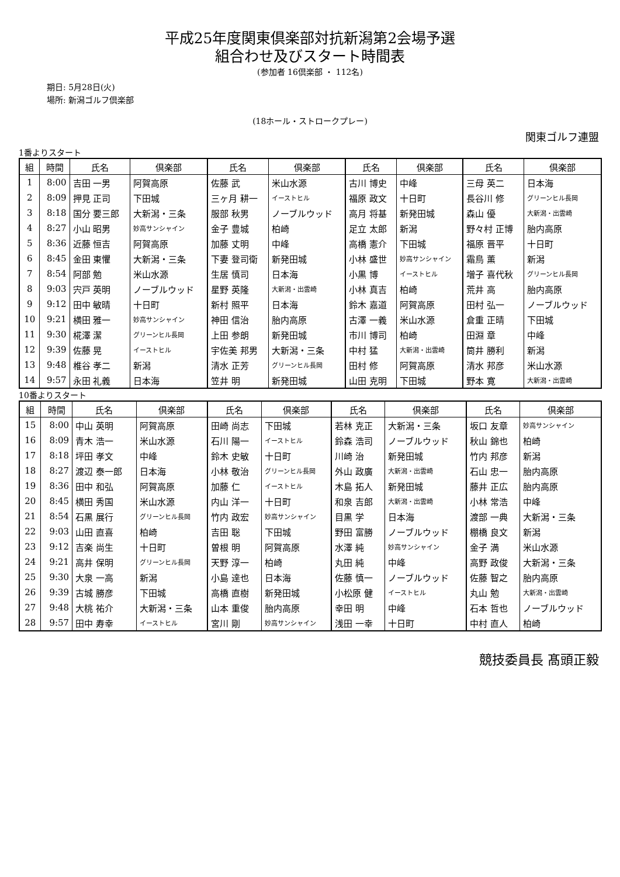平成25年度関東倶楽部対抗新潟第2会場予選
組合わせ及びスタート時間表
(参加者 16倶楽部 ・ 112名)
期日: 5月28日(火)
場所: 新潟ゴルフ倶楽部
(18ホール・ストロークプレー)
関東ゴルフ連盟
1番よりスタート
| 組 | 時間 | 氏名 | 倶楽部 | 氏名 | 倶楽部 | 氏名 | 倶楽部 | 氏名 | 倶楽部 |
| --- | --- | --- | --- | --- | --- | --- | --- | --- | --- |
| 1 | 8:00 | 吉田 一男 | 阿賀高原 | 佐藤 武 | 米山水源 | 古川 博史 | 中峰 | 三母 英二 | 日本海 |
| 2 | 8:09 | 押見 正司 | 下田城 | 三ヶ月 耕一 | イーストヒル | 福原 政文 | 十日町 | 長谷川 修 | グリーンヒル長岡 |
| 3 | 8:18 | 国分 要三郎 | 大新潟・三条 | 服部 秋男 | ノーブルウッド | 高月 将基 | 新発田城 | 森山 優 | 大新潟・出雲崎 |
| 4 | 8:27 | 小山 昭男 | 妙高サンシャイン | 金子 豊城 | 柏崎 | 足立 太郎 | 新潟 | 野々村 正博 | 胎内高原 |
| 5 | 8:36 | 近藤 恒吉 | 阿賀高原 | 加藤 丈明 | 中峰 | 高橋 憲介 | 下田城 | 福原 晋平 | 十日町 |
| 6 | 8:45 | 金田 東懼 | 大新潟・三条 | 下妻 登司衛 | 新発田城 | 小林 盛世 | 妙高サンシャイン | 霜鳥 薫 | 新潟 |
| 7 | 8:54 | 阿部 勉 | 米山水源 | 生居 慎司 | 日本海 | 小黒 博 | イーストヒル | 増子 喜代秋 | グリーンヒル長岡 |
| 8 | 9:03 | 宍戸 英明 | ノーブルウッド | 星野 英隆 | 大新潟・出雲崎 | 小林 真吉 | 柏崎 | 荒井 高 | 胎内高原 |
| 9 | 9:12 | 田中 敏晴 | 十日町 | 新村 照平 | 日本海 | 鈴木 嘉道 | 阿賀高原 | 田村 弘一 | ノーブルウッド |
| 10 | 9:21 | 横田 雅一 | 妙高サンシャイン | 神田 信治 | 胎内高原 | 古澤 一義 | 米山水源 | 倉重 正晴 | 下田城 |
| 11 | 9:30 | 椛澤 潔 | グリーンヒル長岡 | 上田 参朗 | 新発田城 | 市川 博司 | 柏崎 | 田淵 章 | 中峰 |
| 12 | 9:39 | 佐藤 晃 | イーストヒル | 宇佐美 邦男 | 大新潟・三条 | 中村 猛 | 大新潟・出雲崎 | 筒井 勝利 | 新潟 |
| 13 | 9:48 | 椎谷 孝二 | 新潟 | 清水 正芳 | グリーンヒル長岡 | 田村 修 | 阿賀高原 | 清水 邦彦 | 米山水源 |
| 14 | 9:57 | 永田 礼義 | 日本海 | 笠井 明 | 新発田城 | 山田 克明 | 下田城 | 野本 寛 | 大新潟・出雲崎 |
10番よりスタート
| 組 | 時間 | 氏名 | 倶楽部 | 氏名 | 倶楽部 | 氏名 | 倶楽部 | 氏名 | 倶楽部 |
| --- | --- | --- | --- | --- | --- | --- | --- | --- | --- |
| 15 | 8:00 | 中山 英明 | 阿賀高原 | 田崎 尚志 | 下田城 | 若林 克正 | 大新潟・三条 | 坂口 友章 | 妙高サンシャイン |
| 16 | 8:09 | 青木 浩一 | 米山水源 | 石川 陽一 | イーストヒル | 鈴森 浩司 | ノーブルウッド | 秋山 錦也 | 柏崎 |
| 17 | 8:18 | 坪田 孝文 | 中峰 | 鈴木 史敏 | 十日町 | 川崎 治 | 新発田城 | 竹内 邦彦 | 新潟 |
| 18 | 8:27 | 渡辺 泰一郎 | 日本海 | 小林 敬治 | グリーンヒル長岡 | 外山 政廣 | 大新潟・出雲崎 | 石山 忠一 | 胎内高原 |
| 19 | 8:36 | 田中 和弘 | 阿賀高原 | 加藤 仁 | イーストヒル | 木島 拓人 | 新発田城 | 藤井 正広 | 胎内高原 |
| 20 | 8:45 | 横田 秀国 | 米山水源 | 内山 洋一 | 十日町 | 和泉 吉郎 | 大新潟・出雲崎 | 小林 常浩 | 中峰 |
| 21 | 8:54 | 石黒 展行 | グリーンヒル長岡 | 竹内 政宏 | 妙高サンシャイン | 目黒 学 | 日本海 | 渡部 一典 | 大新潟・三条 |
| 22 | 9:03 | 山田 直喜 | 柏崎 | 吉田 聡 | 下田城 | 野田 富勝 | ノーブルウッド | 棚橋 良文 | 新潟 |
| 23 | 9:12 | 吉楽 尚生 | 十日町 | 曽根 明 | 阿賀高原 | 水澤 純 | 妙高サンシャイン | 金子 満 | 米山水源 |
| 24 | 9:21 | 高井 保明 | グリーンヒル長岡 | 天野 淳一 | 柏崎 | 丸田 純 | 中峰 | 高野 政俊 | 大新潟・三条 |
| 25 | 9:30 | 大泉 一高 | 新潟 | 小島 達也 | 日本海 | 佐藤 慎一 | ノーブルウッド | 佐藤 智之 | 胎内高原 |
| 26 | 9:39 | 古城 勝彦 | 下田城 | 高橋 直樹 | 新発田城 | 小松原 健 | イーストヒル | 丸山 勉 | 大新潟・出雲崎 |
| 27 | 9:48 | 大桃 祐介 | 大新潟・三条 | 山本 重俊 | 胎内高原 | 幸田 明 | 中峰 | 石本 哲也 | ノーブルウッド |
| 28 | 9:57 | 田中 寿幸 | イーストヒル | 宮川 剛 | 妙高サンシャイン | 浅田 一幸 | 十日町 | 中村 直人 | 柏崎 |
競技委員長 髙頭正毅